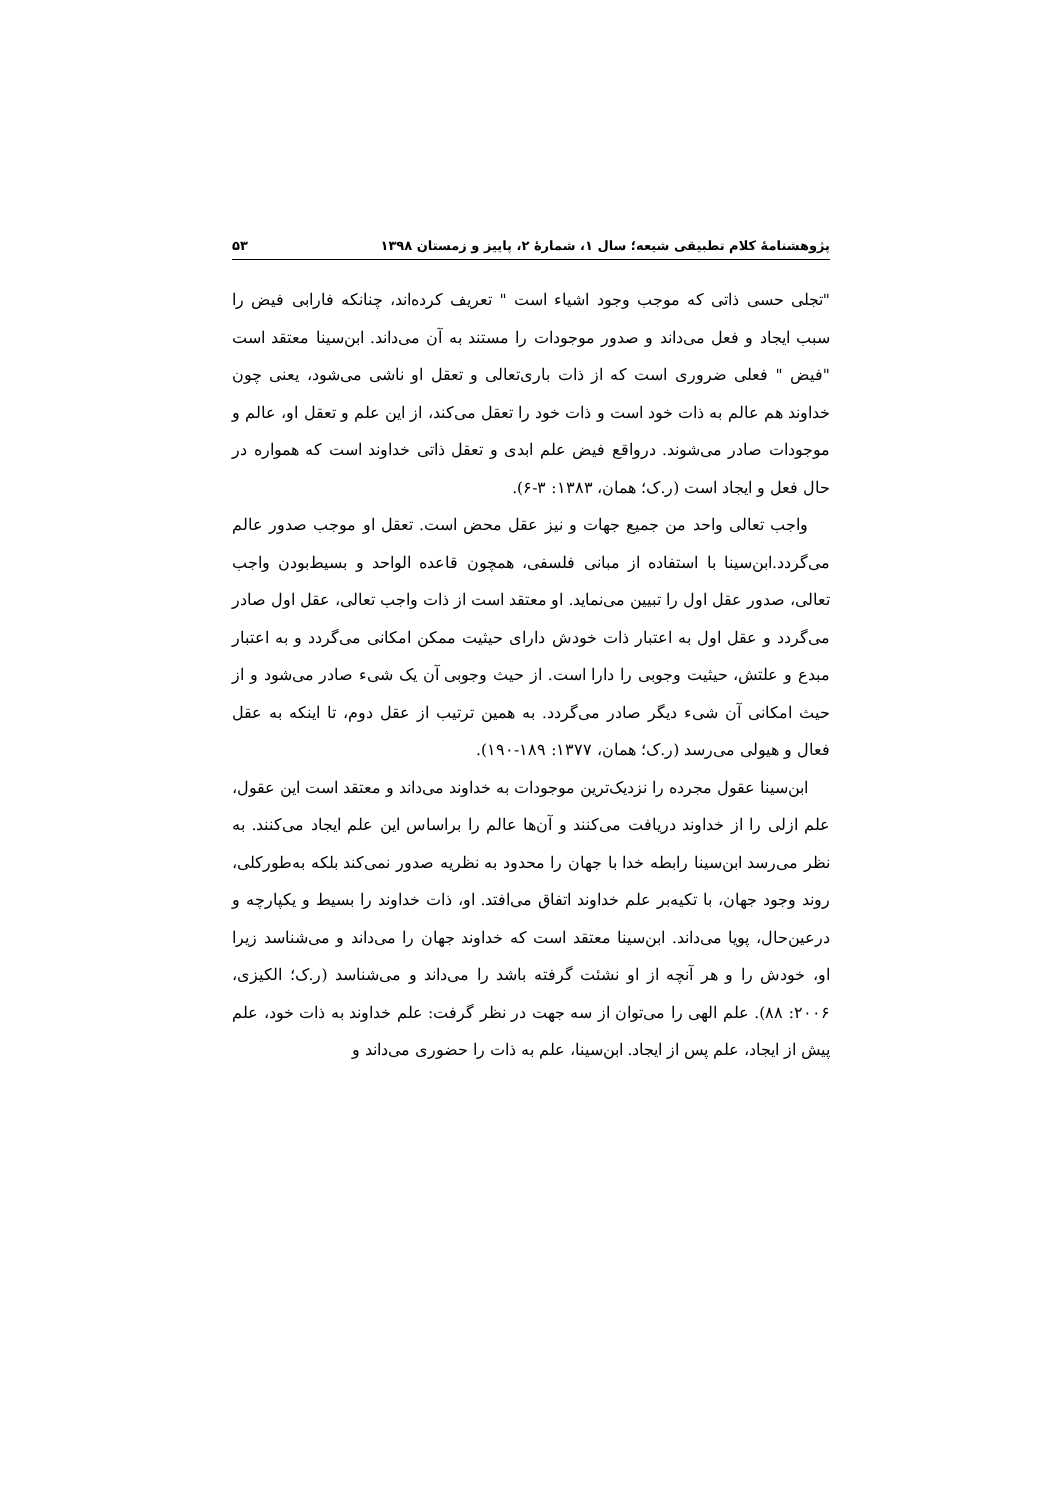پژوهشنامهٔ کلام تطبیقی شیعه؛ سال ۱، شمارهٔ ۲، پاییز و زمستان ۱۳۹۸ ۵۳
"تجلی حسی ذاتی که موجب وجود اشیاء است " تعریف کرده‌اند، چنانکه فارابی فیض را سبب ایجاد و فعل می‌داند و صدور موجودات را مستند به آن می‌داند. ابن‌سینا معتقد است "فیض " فعلی ضروری است که از ذات باری‌تعالی و تعقل او ناشی می‌شود، یعنی چون خداوند هم عالم به ذات خود است و ذات خود را تعقل می‌کند، از این علم و تعقل او، عالم و موجودات صادر می‌شوند. درواقع فیض علم ابدی و تعقل ذاتی خداوند است که همواره در حال فعل و ایجاد است (ر.ک؛ همان، ۱۳۸۳: ۳-۶).
واجب تعالی واحد من جمیع جهات و نیز عقل محض است. تعقل او موجب صدور عالم می‌گردد.ابن‌سینا با استفاده از مبانی فلسفی، همچون قاعده الواحد و بسیط‌بودن واجب تعالی، صدور عقل اول را تبیین می‌نماید. او معتقد است از ذات واجب تعالی، عقل اول صادر می‌گردد و عقل اول به اعتبار ذات خودش دارای حیثیت ممکن امکانی می‌گردد و به اعتبار مبدع و علتش، حیثیت وجوبی را دارا است. از حیث وجوبی آن یک شیء صادر می‌شود و از حیث امکانی آن شیء دیگر صادر می‌گردد. به همین ترتیب از عقل دوم، تا اینکه به عقل فعال و هیولی می‌رسد (ر.ک؛ همان، ۱۳۷۷: ۱۸۹-۱۹۰).
ابن‌سینا عقول مجرده را نزدیک‌ترین موجودات به خداوند می‌داند و معتقد است این عقول، علم ازلی را از خداوند دریافت می‌کنند و آن‌ها عالم را براساس این علم ایجاد می‌کنند. به نظر می‌رسد ابن‌سینا رابطه خدا با جهان را محدود به نظریه صدور نمی‌کند بلکه به‌طورکلی، روند وجود جهان، با تکیه‌بر علم خداوند اتفاق می‌افتد. او، ذات خداوند را بسیط و یکپارچه و درعین‌حال، پویا می‌داند. ابن‌سینا معتقد است که خداوند جهان را می‌داند و می‌شناسد زیرا او، خودش را و هر آنچه از او نشئت گرفته باشد را می‌داند و می‌شناسد (ر.ک؛ الکیزی، ۲۰۰۶: ۸۸). علم الهی را می‌توان از سه جهت در نظر گرفت: علم خداوند به ذات خود، علم پیش از ایجاد، علم پس از ایجاد. ابن‌سینا، علم به ذات را حضوری می‌داند و